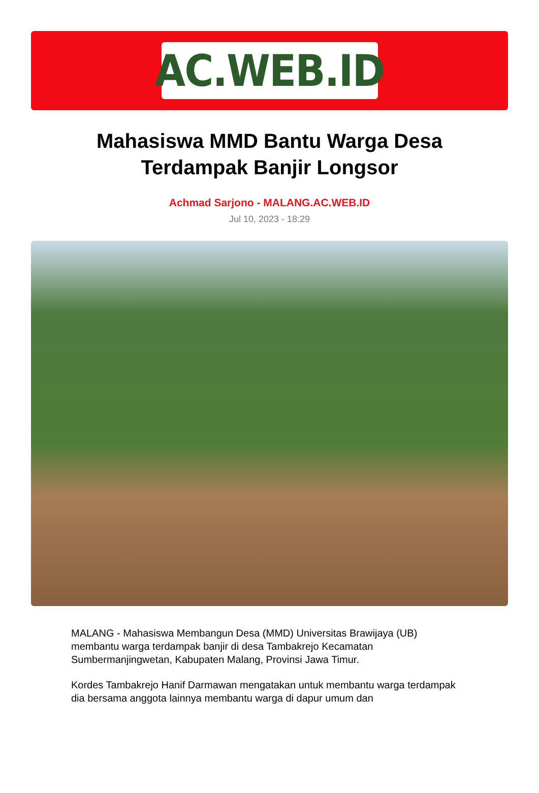AC.WEB.ID
Mahasiswa MMD Bantu Warga Desa Terdampak Banjir Longsor
Achmad Sarjono - MALANG.AC.WEB.ID
Jul 10, 2023 - 18:29
MALANG - Mahasiswa Membangun Desa (MMD) Universitas Brawijaya (UB) membantu warga terdampak banjir di desa Tambakrejo Kecamatan Sumbermanjingwetan, Kabupaten Malang, Provinsi Jawa Timur.
Kordes Tambakrejo Hanif Darmawan mengatakan untuk membantu warga terdampak dia bersama anggota lainnya membantu warga di dapur umum dan